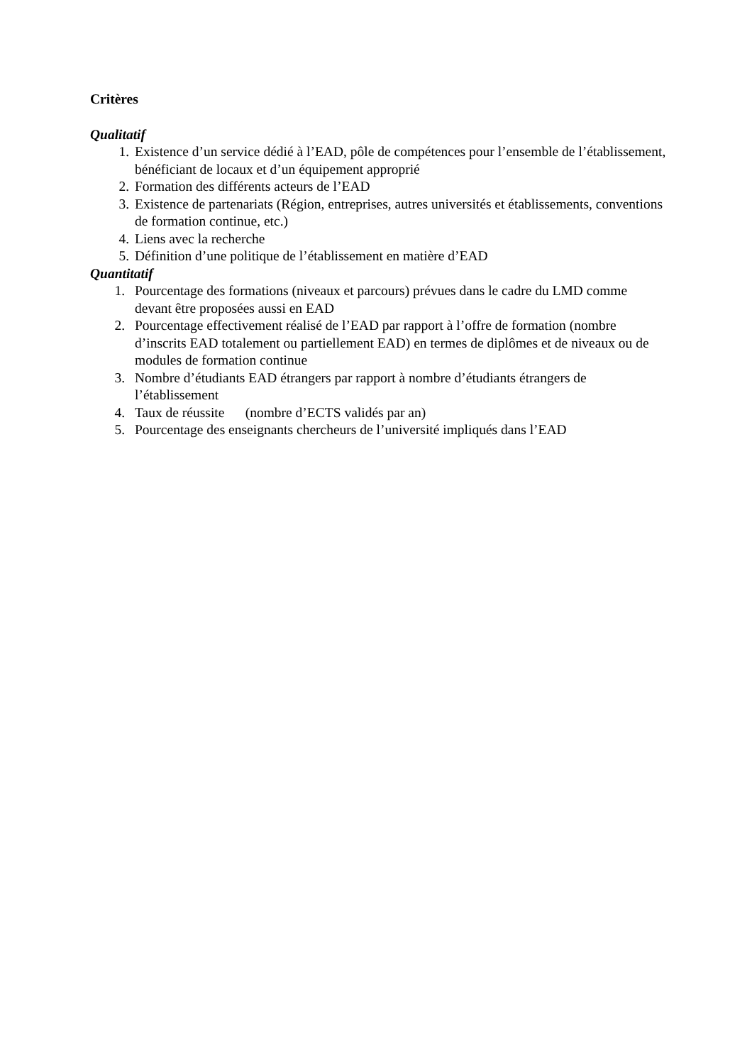Critères
Qualitatif
1. Existence d’un service dédié à l’EAD, pôle de compétences pour l’ensemble de l’établissement, bénéficiant de locaux et d’un équipement approprié
2. Formation des différents acteurs de l’EAD
3. Existence de partenariats (Région, entreprises, autres universités et établissements, conventions de formation continue, etc.)
4. Liens avec la recherche
5. Définition d’une politique de l’établissement en matière d’EAD
Quantitatif
1. Pourcentage des formations (niveaux et parcours) prévues dans le cadre du LMD comme devant être proposées aussi en EAD
2. Pourcentage effectivement réalisé de l’EAD par rapport à l’offre de formation (nombre d’inscrits EAD totalement ou partiellement EAD) en termes de diplômes et de niveaux ou de modules de formation continue
3. Nombre d’étudiants EAD étrangers par rapport à nombre d’étudiants étrangers de l’établissement
4. Taux de réussite (nombre d’ECTS validés par an)
5. Pourcentage des enseignants chercheurs de l’université impliqués dans l’EAD